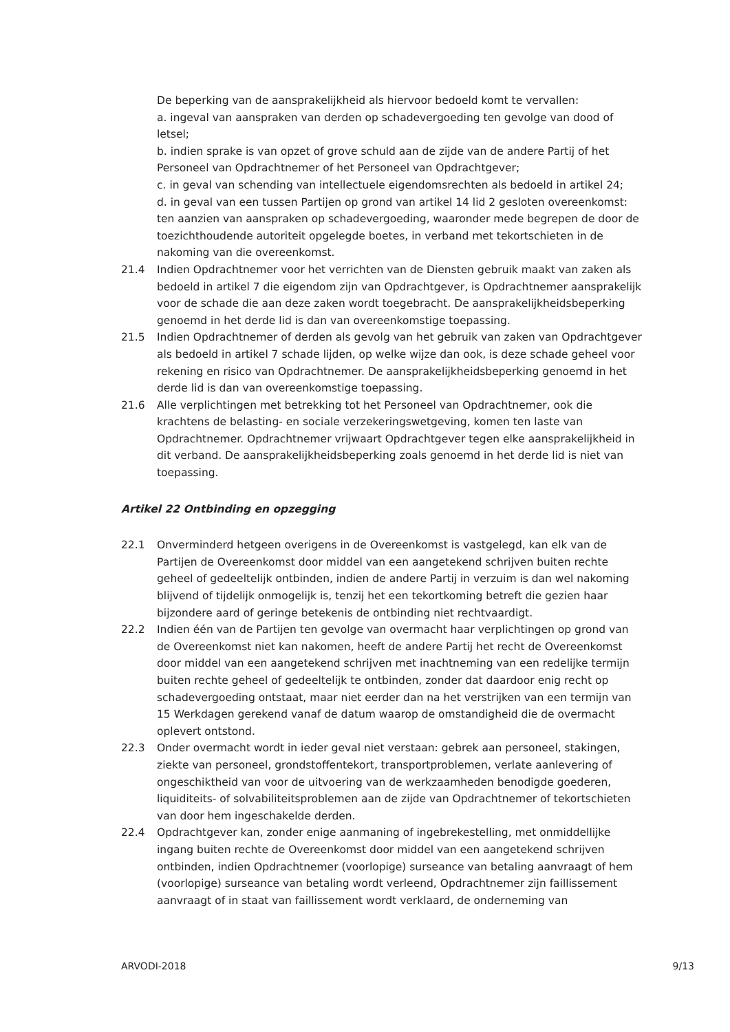De beperking van de aansprakelijkheid als hiervoor bedoeld komt te vervallen:
a. ingeval van aanspraken van derden op schadevergoeding ten gevolge van dood of letsel;
b. indien sprake is van opzet of grove schuld aan de zijde van de andere Partij of het Personeel van Opdrachtnemer of het Personeel van Opdrachtgever;
c. in geval van schending van intellectuele eigendomsrechten als bedoeld in artikel 24;
d. in geval van een tussen Partijen op grond van artikel 14 lid 2 gesloten overeenkomst: ten aanzien van aanspraken op schadevergoeding, waaronder mede begrepen de door de toezichthoudende autoriteit opgelegde boetes, in verband met tekortschieten in de nakoming van die overeenkomst.
21.4 Indien Opdrachtnemer voor het verrichten van de Diensten gebruik maakt van zaken als bedoeld in artikel 7 die eigendom zijn van Opdrachtgever, is Opdrachtnemer aansprakelijk voor de schade die aan deze zaken wordt toegebracht. De aansprakelijkheidsbeperking genoemd in het derde lid is dan van overeenkomstige toepassing.
21.5 Indien Opdrachtnemer of derden als gevolg van het gebruik van zaken van Opdrachtgever als bedoeld in artikel 7 schade lijden, op welke wijze dan ook, is deze schade geheel voor rekening en risico van Opdrachtnemer. De aansprakelijkheidsbeperking genoemd in het derde lid is dan van overeenkomstige toepassing.
21.6 Alle verplichtingen met betrekking tot het Personeel van Opdrachtnemer, ook die krachtens de belasting- en sociale verzekeringswetgeving, komen ten laste van Opdrachtnemer. Opdrachtnemer vrijwaart Opdrachtgever tegen elke aansprakelijkheid in dit verband. De aansprakelijkheidsbeperking zoals genoemd in het derde lid is niet van toepassing.
Artikel 22 Ontbinding en opzegging
22.1 Onverminderd hetgeen overigens in de Overeenkomst is vastgelegd, kan elk van de Partijen de Overeenkomst door middel van een aangetekend schrijven buiten rechte geheel of gedeeltelijk ontbinden, indien de andere Partij in verzuim is dan wel nakoming blijvend of tijdelijk onmogelijk is, tenzij het een tekortkoming betreft die gezien haar bijzondere aard of geringe betekenis de ontbinding niet rechtvaardigt.
22.2 Indien één van de Partijen ten gevolge van overmacht haar verplichtingen op grond van de Overeenkomst niet kan nakomen, heeft de andere Partij het recht de Overeenkomst door middel van een aangetekend schrijven met inachtneming van een redelijke termijn buiten rechte geheel of gedeeltelijk te ontbinden, zonder dat daardoor enig recht op schadevergoeding ontstaat, maar niet eerder dan na het verstrijken van een termijn van 15 Werkdagen gerekend vanaf de datum waarop de omstandigheid die de overmacht oplevert ontstond.
22.3 Onder overmacht wordt in ieder geval niet verstaan: gebrek aan personeel, stakingen, ziekte van personeel, grondstoffentekort, transportproblemen, verlate aanlevering of ongeschiktheid van voor de uitvoering van de werkzaamheden benodigde goederen, liquiditeits- of solvabiliteitsproblemen aan de zijde van Opdrachtnemer of tekortschieten van door hem ingeschakelde derden.
22.4 Opdrachtgever kan, zonder enige aanmaning of ingebrekestelling, met onmiddellijke ingang buiten rechte de Overeenkomst door middel van een aangetekend schrijven ontbinden, indien Opdrachtnemer (voorlopige) surseance van betaling aanvraagt of hem (voorlopige) surseance van betaling wordt verleend, Opdrachtnemer zijn faillissement aanvraagt of in staat van faillissement wordt verklaard, de onderneming van
ARVODI-2018 9/13